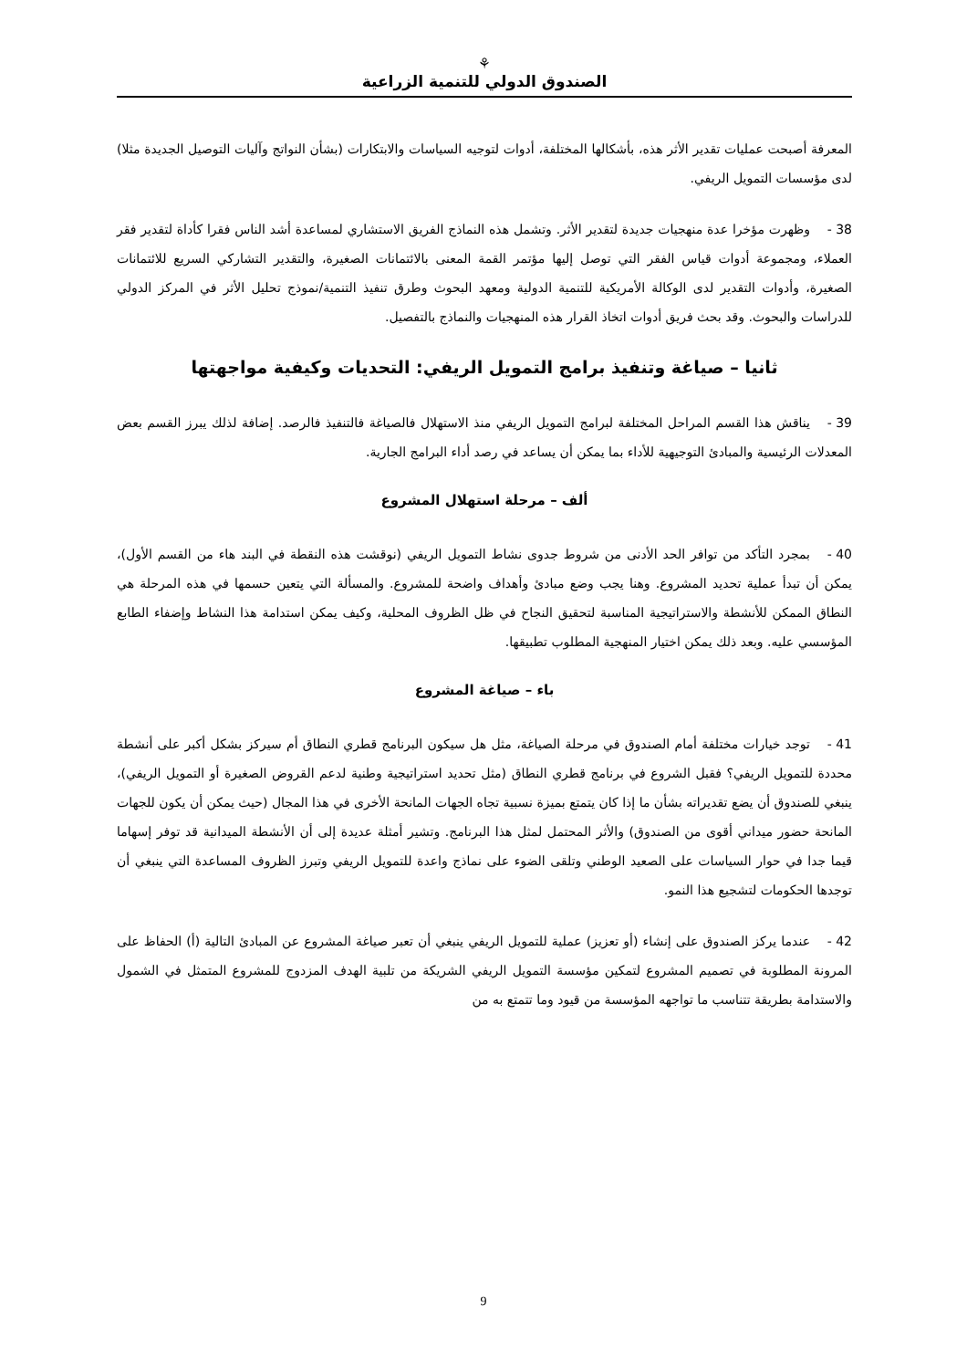⚘
الصندوق الدولي للتنمية الزراعية
المعرفة أصبحت عمليات تقدير الأثر هذه، بأشكالها المختلفة، أدوات لتوجيه السياسات والابتكارات (بشأن النواتج وآليات التوصيل الجديدة مثلا) لدى مؤسسات التمويل الريفي.
38 - وظهرت مؤخرا عدة منهجيات جديدة لتقدير الأثر. وتشمل هذه النماذج الفريق الاستشاري لمساعدة أشد الناس فقرا كأداة لتقدير فقر العملاء، ومجموعة أدوات قياس الفقر التي توصل إليها مؤتمر القمة المعنى بالائتمانات الصغيرة، والتقدير التشاركي السريع للائتمانات الصغيرة، وأدوات التقدير لدى الوكالة الأمريكية للتنمية الدولية ومعهد البحوث وطرق تنفيذ التنمية/نموذج تحليل الأثر في المركز الدولي للدراسات والبحوث. وقد بحث فريق أدوات اتخاذ القرار هذه المنهجيات والنماذج بالتفصيل.
ثانيا – صياغة وتنفيذ برامج التمويل الريفي: التحديات وكيفية مواجهتها
39 - يناقش هذا القسم المراحل المختلفة لبرامج التمويل الريفي منذ الاستهلال فالصياغة فالتنفيذ فالرصد. إضافة لذلك يبرز القسم بعض المعدلات الرئيسية والمبادئ التوجيهية للأداء بما يمكن أن يساعد في رصد أداء البرامج الجارية.
ألف – مرحلة استهلال المشروع
40 - بمجرد التأكد من توافر الحد الأدنى من شروط جدوى نشاط التمويل الريفي (نوقشت هذه النقطة في البند هاء من القسم الأول)، يمكن أن تبدأ عملية تحديد المشروع. وهنا يجب وضع مبادئ وأهداف واضحة للمشروع. والمسألة التي يتعين حسمها في هذه المرحلة هي النطاق الممكن للأنشطة والاستراتيجية المناسبة لتحقيق النجاح في ظل الظروف المحلية، وكيف يمكن استدامة هذا النشاط وإضفاء الطابع المؤسسي عليه. وبعد ذلك يمكن اختيار المنهجية المطلوب تطبيقها.
باء – صياغة المشروع
41 - توجد خيارات مختلفة أمام الصندوق في مرحلة الصياغة، مثل هل سيكون البرنامج قطري النطاق أم سيركز بشكل أكبر على أنشطة محددة للتمويل الريفي؟ فقبل الشروع في برنامج قطري النطاق (مثل تحديد استراتيجية وطنية لدعم القروض الصغيرة أو التمويل الريفي)، ينبغي للصندوق أن يضع تقديراته بشأن ما إذا كان يتمتع بميزة نسبية تجاه الجهات المانحة الأخرى في هذا المجال (حيث يمكن أن يكون للجهات المانحة حضور ميداني أقوى من الصندوق) والأثر المحتمل لمثل هذا البرنامج. وتشير أمثلة عديدة إلى أن الأنشطة الميدانية قد توفر إسهاما قيما جدا في حوار السياسات على الصعيد الوطني وتلقى الضوء على نماذج واعدة للتمويل الريفي وتبرز الظروف المساعدة التي ينبغي أن توجدها الحكومات لتشجيع هذا النمو.
42 - عندما يركز الصندوق على إنشاء (أو تعزيز) عملية للتمويل الريفي ينبغي أن تعبر صياغة المشروع عن المبادئ التالية (أ) الحفاظ على المرونة المطلوبة في تصميم المشروع لتمكين مؤسسة التمويل الريفي الشريكة من تلبية الهدف المزدوج للمشروع المتمثل في الشمول والاستدامة بطريقة تتناسب ما تواجهه المؤسسة من قيود وما تتمتع به من
9